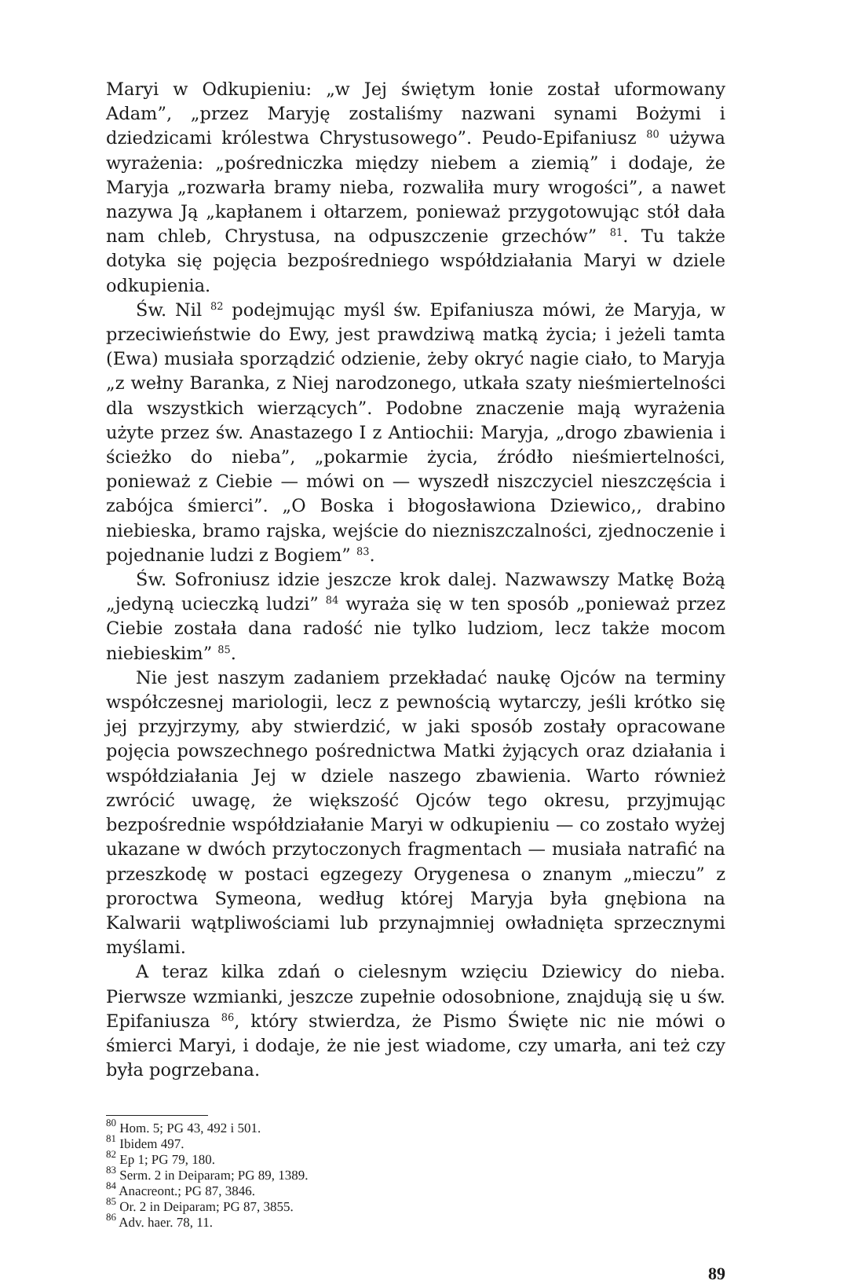Maryi w Odkupieniu: „w Jej świętym łonie został uformowany Adam”, „przez Maryję zostaliśmy nazwani synami Bożymi i dziedzicami królestwa Chrystusowego”. Peudo-Epifaniusz <sup>80</sup> używa wyrażenia: „pośredniczka między niebem a ziemią” i dodaje, że Maryja „rozwarła bramy nieba, rozwaliła mury wrogości”, a nawet nazywa Ją „kapłanem i ołtarzem, ponieważ przygotowując stół dała nam chleb, Chrystusa, na odpuszczenie grzechów” <sup>81</sup>. Tu także dotyka się pojęcia bezpośredniego współdziałania Maryi w dziele odkupienia.
Św. Nil <sup>82</sup> podejmując myśl św. Epifaniusza mówi, że Maryja, w przeciwieństwie do Ewy, jest prawdziwą matką życia; i jeżeli tamta (Ewa) musiała sporządzić odzienie, żeby okryć nagie ciało, to Maryja „z wełny Baranka, z Niej narodzonego, utkała szaty nieśmiertelności dla wszystkich wierzących”. Podobne znaczenie mają wyrażenia użyte przez św. Anastazego I z Antiochii: Maryja, „drogo zbawienia i ścieżko do nieba”, „pokarmie życia, źródło nieśmiertelności, ponieważ z Ciebie — mówi on — wyszedł niszczyciel nieszczęścia i zabójca śmierci”. „O Boska i błogosławiona Dziewico,, drabino niebieska, bramo rajska, wejście do niezniszczalności, zjednoczenie i pojednanie ludzi z Bogiem” <sup>83</sup>.
Św. Sofroniusz idzie jeszcze krok dalej. Nazwawszy Matkę Bożą „jedyną ucieczką ludzi” <sup>84</sup> wyraża się w ten sposób „ponieważ przez Ciebie została dana radość nie tylko ludziom, lecz także mocom niebieskim” <sup>85</sup>.
Nie jest naszym zadaniem przekładać naukę Ojców na terminy współczesnej mariologii, lecz z pewnością wytarczy, jeśli krótko się jej przyjrzymy, aby stwierdzić, w jaki sposób zostały opracowane pojęcia powszechnego pośrednictwa Matki żyjących oraz działania i współdziałania Jej w dziele naszego zbawienia. Warto również zwrócić uwagę, że większość Ojców tego okresu, przyjmując bezpośrednie współdziałanie Maryi w odkupieniu — co zostało wyżej ukazane w dwóch przytoczonych fragmentach — musiała natrafić na przeszkodę w postaci egzegezy Orygenesa o znanym „mieczu” z proroctwa Symeona, według której Maryja była gnębiona na Kalwarii wątpliwościami lub przynajmniej owładnięta sprzecznymi myślami.
A teraz kilka zdań o cielesnym wzięciu Dziewicy do nieba. Pierwsze wzmianki, jeszcze zupełnie odosobnione, znajdują się u św. Epifaniusza <sup>86</sup>, który stwierdza, że Pismo Święte nic nie mówi o śmierci Maryi, i dodaje, że nie jest wiadome, czy umarła, ani też czy była pogrzebana.
<sup>80</sup> Hom. 5; PG 43, 492 i 501.
<sup>81</sup> Ibidem 497.
<sup>82</sup> Ep 1; PG 79, 180.
<sup>83</sup> Serm. 2 in Deiparam; PG 89, 1389.
<sup>84</sup> Anacreont.; PG 87, 3846.
<sup>85</sup> Or. 2 in Deiparam; PG 87, 3855.
<sup>86</sup> Adv. haer. 78, 11.
89